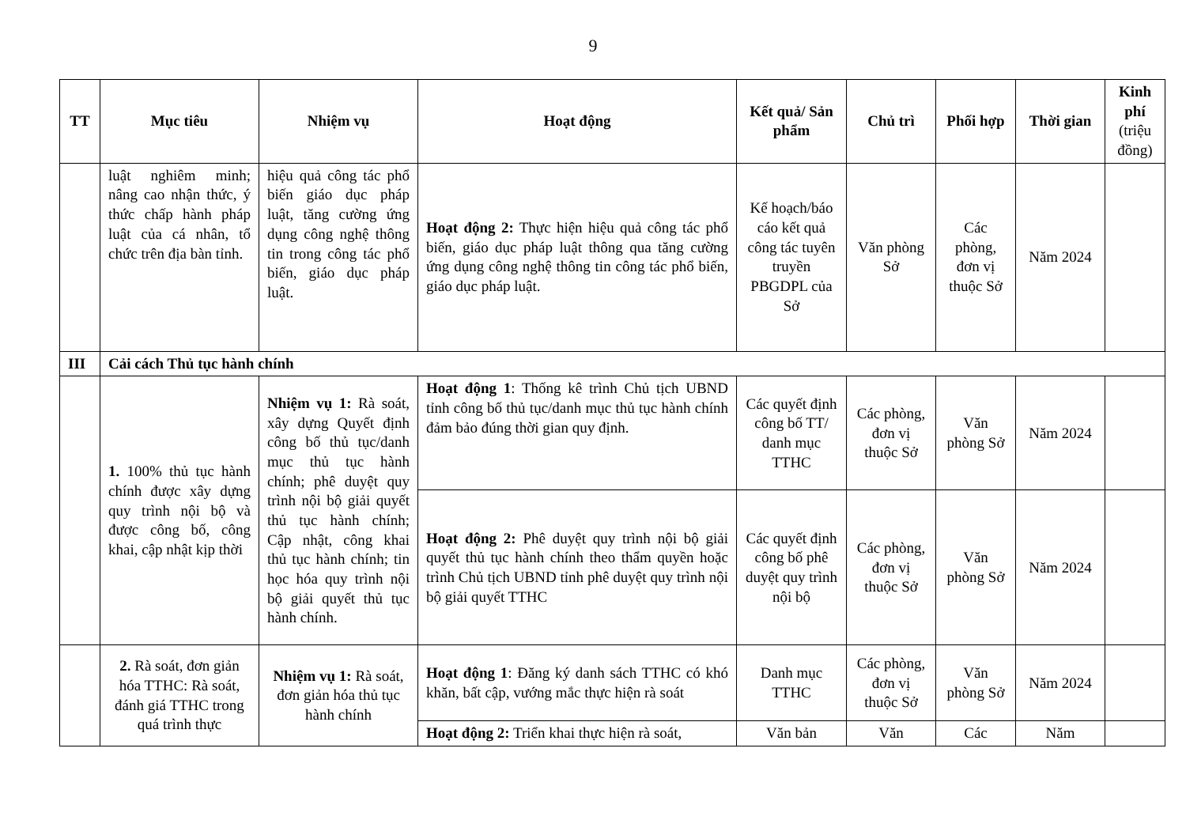9
| TT | Mục tiêu | Nhiệm vụ | Hoạt động | Kết quả/ Sản phẩm | Chủ trì | Phối hợp | Thời gian | Kinh phí (triệu đồng) |
| --- | --- | --- | --- | --- | --- | --- | --- | --- |
| | luật nghiêm minh; nâng cao nhận thức, ý thức chấp hành pháp luật của cá nhân, tổ chức trên địa bàn tỉnh. | hiệu quả công tác phổ biến giáo dục pháp luật, tăng cường ứng dụng công nghệ thông tin trong công tác phổ biến, giáo dục pháp luật. | Hoạt động 2: Thực hiện hiệu quả công tác phổ biến, giáo dục pháp luật thông qua tăng cường ứng dụng công nghệ thông tin công tác phổ biến, giáo dục pháp luật. | Kế hoạch/báo cáo kết quả công tác tuyên truyền PBGDPL của Sở | Văn phòng Sở | Các phòng, đơn vị thuộc Sở | Năm 2024 | |
| III | Cải cách Thủ tục hành chính | | | | | | | |
| | 1. 100% thủ tục hành chính được xây dựng quy trình nội bộ và được công bố, công khai, cập nhật kịp thời | Nhiệm vụ 1: Rà soát, xây dựng Quyết định công bố thủ tục/danh mục thủ tục hành chính; phê duyệt quy trình nội bộ giải quyết thủ tục hành chính; Cập nhật, công khai thủ tục hành chính; tin học hóa quy trình nội bộ giải quyết thủ tục hành chính. | Hoạt động 1 : Thống kê trình Chủ tịch UBND tỉnh công bố thủ tục/danh mục thủ tục hành chính đảm bảo đúng thời gian quy định. | Các quyết định công bố TT/ danh mục TTHC | Các phòng, đơn vị thuộc Sở | Văn phòng Sở | Năm 2024 | |
| | | | Hoạt động 2: Phê duyệt quy trình nội bộ giải quyết thủ tục hành chính theo thẩm quyền hoặc trình Chủ tịch UBND tỉnh phê duyệt quy trình nội bộ giải quyết TTHC | Các quyết định công bố phê duyệt quy trình nội bộ | Các phòng, đơn vị thuộc Sở | Văn phòng Sở | Năm 2024 | |
| | 2. Rà soát, đơn giản hóa TTHC: Rà soát, đánh giá TTHC trong quá trình thực | Nhiệm vụ 1: Rà soát, đơn giản hóa thủ tục hành chính | Hoạt động 1 : Đăng ký danh sách TTHC có khó khăn, bất cập, vướng mắc thực hiện rà soát | Danh mục TTHC | Các phòng, đơn vị thuộc Sở | Văn phòng Sở | Năm 2024 | |
| | | | Hoạt động 2: Triển khai thực hiện rà soát, | Văn bản | Văn | Các | Năm | |